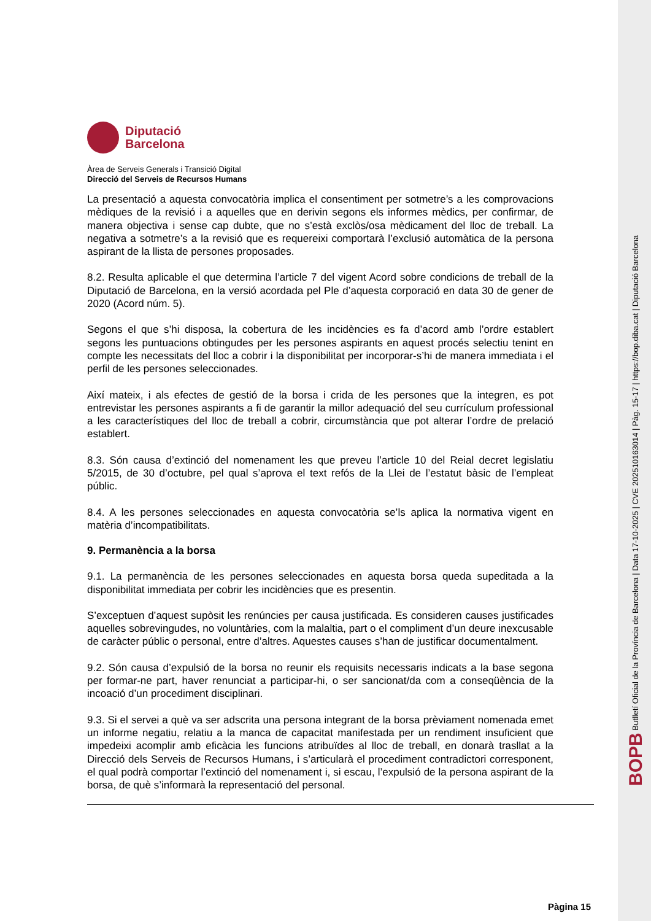Diputació
Barcelona
Àrea de Serveis Generals i Transició Digital
Direcció del Serveis de Recursos Humans
La presentació a aquesta convocatòria implica el consentiment per sotmetre’s a les comprovacions mèdiques de la revisió i a aquelles que en derivin segons els informes mèdics, per confirmar, de manera objectiva i sense cap dubte, que no s’està exclòs/osa mèdicament del lloc de treball. La negativa a sotmetre’s a la revisió que es requereixi comportarà l’exclusió automàtica de la persona aspirant de la llista de persones proposades.
8.2. Resulta aplicable el que determina l’article 7 del vigent Acord sobre condicions de treball de la Diputació de Barcelona, en la versió acordada pel Ple d’aquesta corporació en data 30 de gener de 2020 (Acord núm. 5).
Segons el que s’hi disposa, la cobertura de les incidències es fa d’acord amb l’ordre establert segons les puntuacions obtingudes per les persones aspirants en aquest procés selectiu tenint en compte les necessitats del lloc a cobrir i la disponibilitat per incorporar-s’hi de manera immediata i el perfil de les persones seleccionades.
Així mateix, i als efectes de gestió de la borsa i crida de les persones que la integren, es pot entrevistar les persones aspirants a fi de garantir la millor adequació del seu currículum professional a les característiques del lloc de treball a cobrir, circumstància que pot alterar l’ordre de prelació establert.
8.3. Són causa d’extinció del nomenament les que preveu l’article 10 del Reial decret legislatiu 5/2015, de 30 d’octubre, pel qual s’aprova el text refós de la Llei de l’estatut bàsic de l’empleat públic.
8.4. A les persones seleccionades en aquesta convocatòria se’ls aplica la normativa vigent en matèria d’incompatibilitats.
9. Permanència a la borsa
9.1. La permanència de les persones seleccionades en aquesta borsa queda supeditada a la disponibilitat immediata per cobrir les incidències que es presentin.
S’exceptuen d’aquest supòsit les renúncies per causa justificada. Es consideren causes justificades aquelles sobrevingudes, no voluntàries, com la malaltia, part o el compliment d’un deure inexcusable de caràcter públic o personal, entre d’altres. Aquestes causes s’han de justificar documentalment.
9.2. Són causa d’expulsió de la borsa no reunir els requisits necessaris indicats a la base segona per formar-ne part, haver renunciat a participar-hi, o ser sancionat/da com a conseqüència de la incoació d’un procediment disciplinari.
9.3. Si el servei a què va ser adscrita una persona integrant de la borsa prèviament nomenada emet un informe negatiu, relatiu a la manca de capacitat manifestada per un rendiment insuficient que impedeixi acomplir amb eficàcia les funcions atribuïdes al lloc de treball, en donarà trasllat a la Direcció dels Serveis de Recursos Humans, i s’articularà el procediment contradictori corresponent, el qual podrà comportar l’extinció del nomenament i, si escau, l’expulsió de la persona aspirant de la borsa, de què s’informarà la representació del personal.
Pàgina 15
BOPB Butlletí Oficial de la Província de Barcelona | Data 17-10-2025 | CVE 202510163014 | Pàg. 15-17 | https://bop.diba.cat | Diputació Barcelona